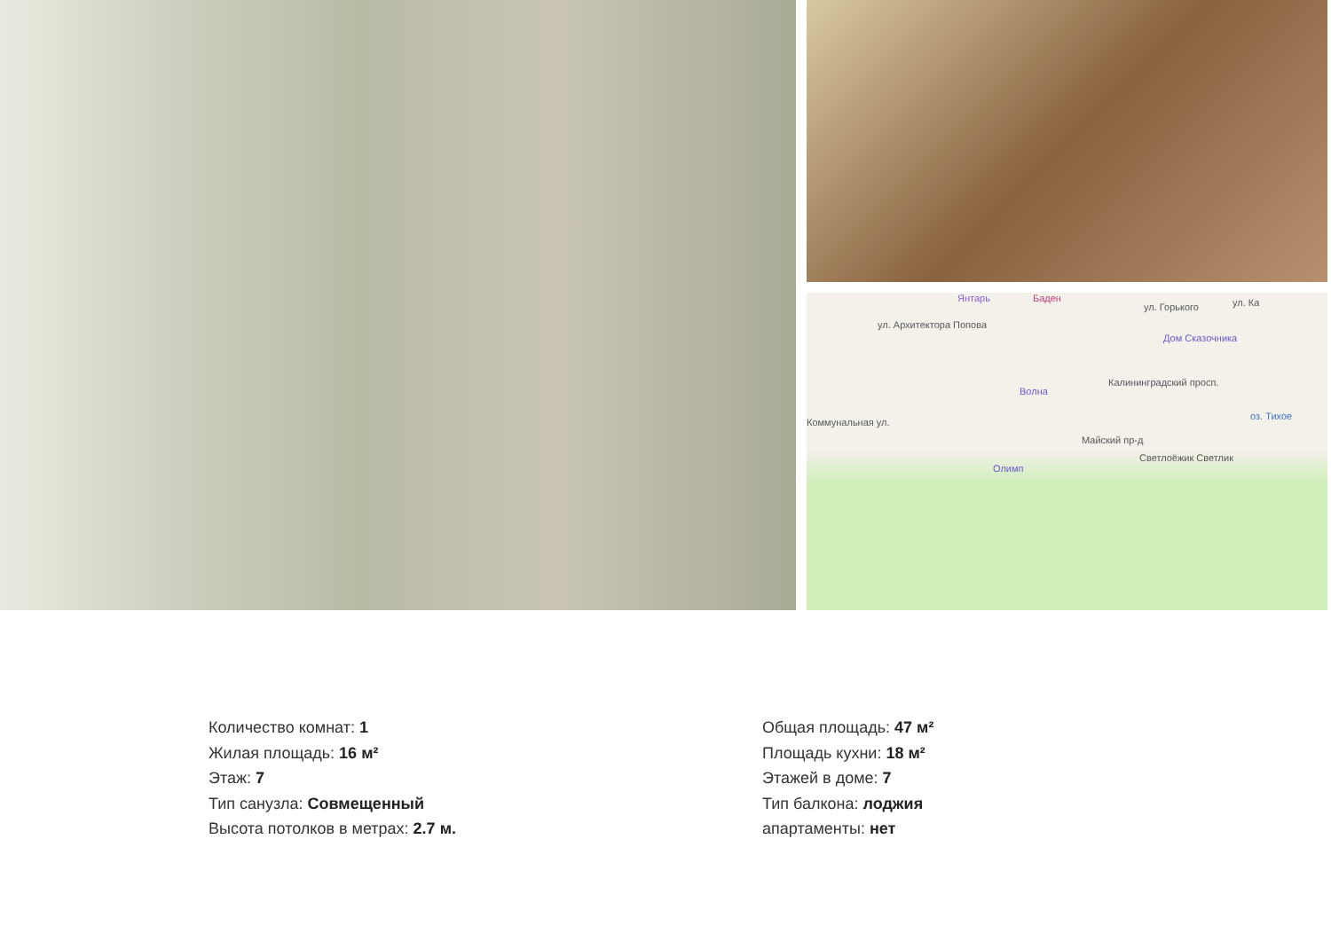Янтарь Баден
Дом Сказочника
Волна
Олимп
оз. Тихое
Светлоёжик Светлик
Калининградский просп.
ул. Горького
ул. Архитектора Попова
Коммунальная ул.
Майский пр-д
ул. Ка
Количество комнат: 1
Жилая площадь: 16 м²
Этаж: 7
Тип санузла: Совмещенный
Высота потолков в метрах: 2.7 м.
Общая площадь: 47 м²
Площадь кухни: 18 м²
Этажей в доме: 7
Тип балкона: лоджия
апартаменты: нет